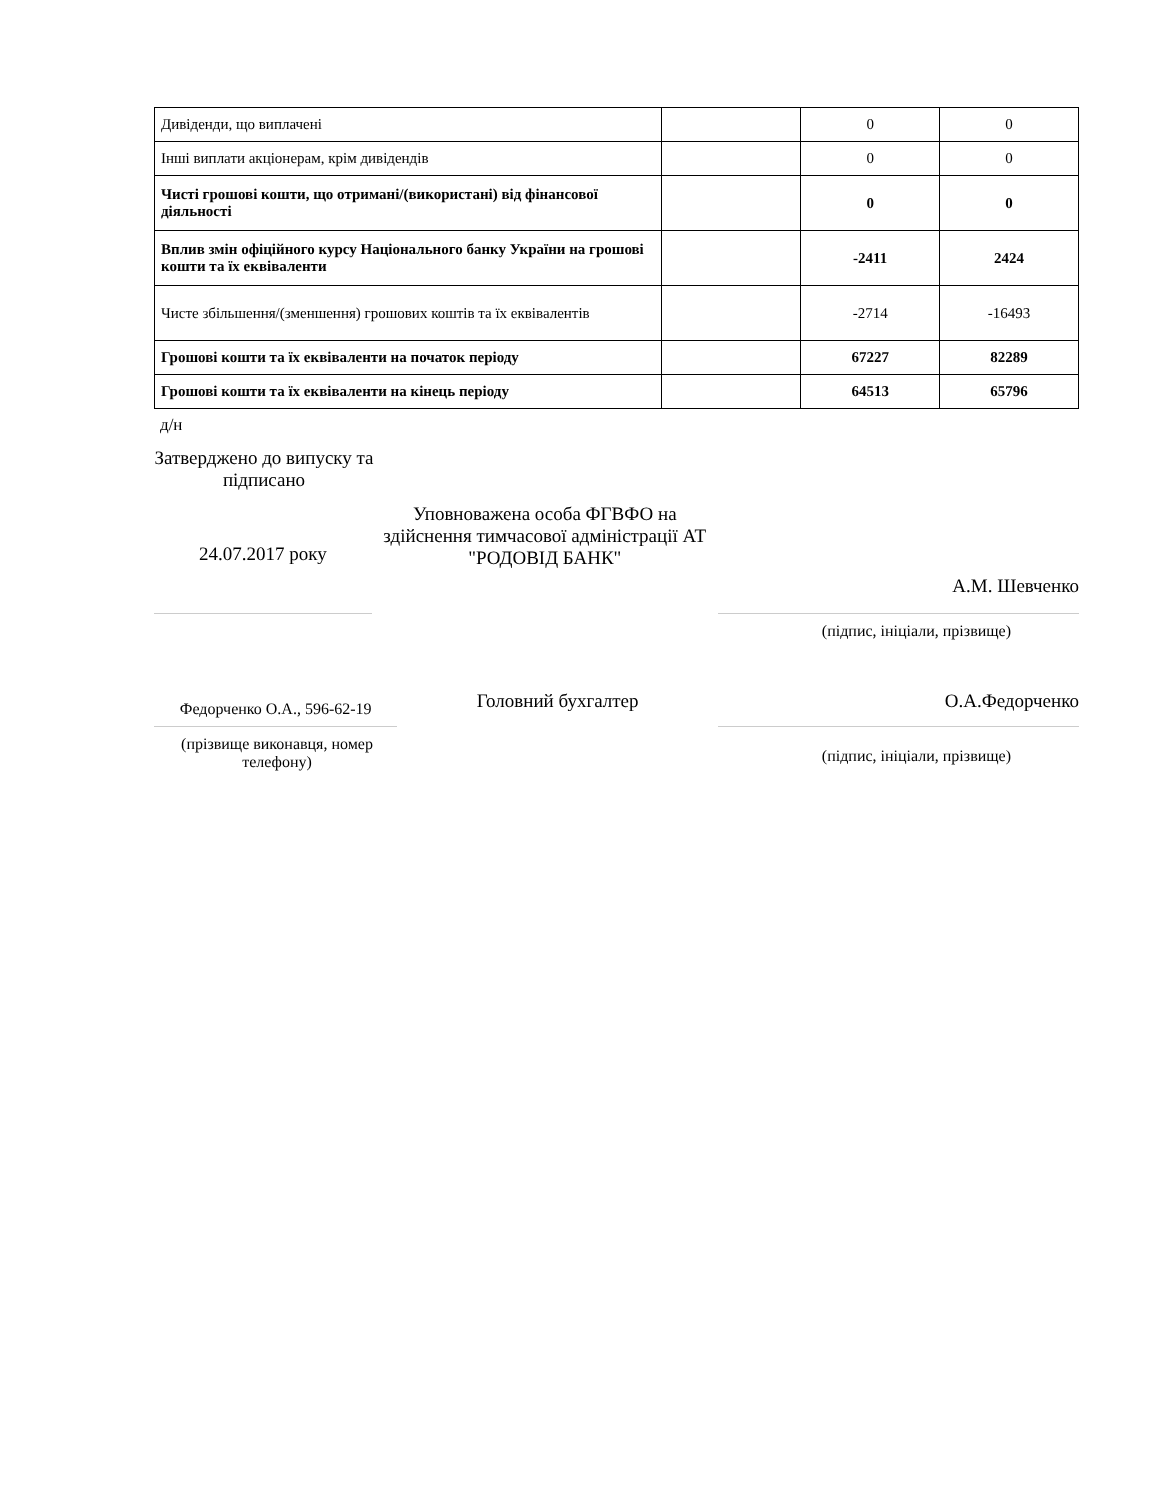| Дивіденди, що виплачені | | 0 | 0 |
| Інші виплати акціонерам, крім дивідендів | | 0 | 0 |
| Чисті грошові кошти, що отримані/(використані) від фінансової діяльності | | 0 | 0 |
| Вплив змін офіційного курсу Національного банку України на грошові кошти та їх еквіваленти | | -2411 | 2424 |
| Чисте збільшення/(зменшення) грошових коштів та їх еквівалентів | | -2714 | -16493 |
| Грошові кошти та їх еквіваленти на початок періоду | | 67227 | 82289 |
| Грошові кошти та їх еквіваленти на кінець періоду | | 64513 | 65796 |
д/н
Затверджено до випуску та підписано
24.07.2017 року
Уповноважена особа ФГВФО на здійснення тимчасової адміністрації АТ "РОДОВІД БАНК"
А.М. Шевченко
(підпис, ініціали, прізвище)
Федорченко О.А., 596-62-19
Головний бухгалтер О.А.Федорченко
(прізвище виконавця, номер телефону)
(підпис, ініціали, прізвище)